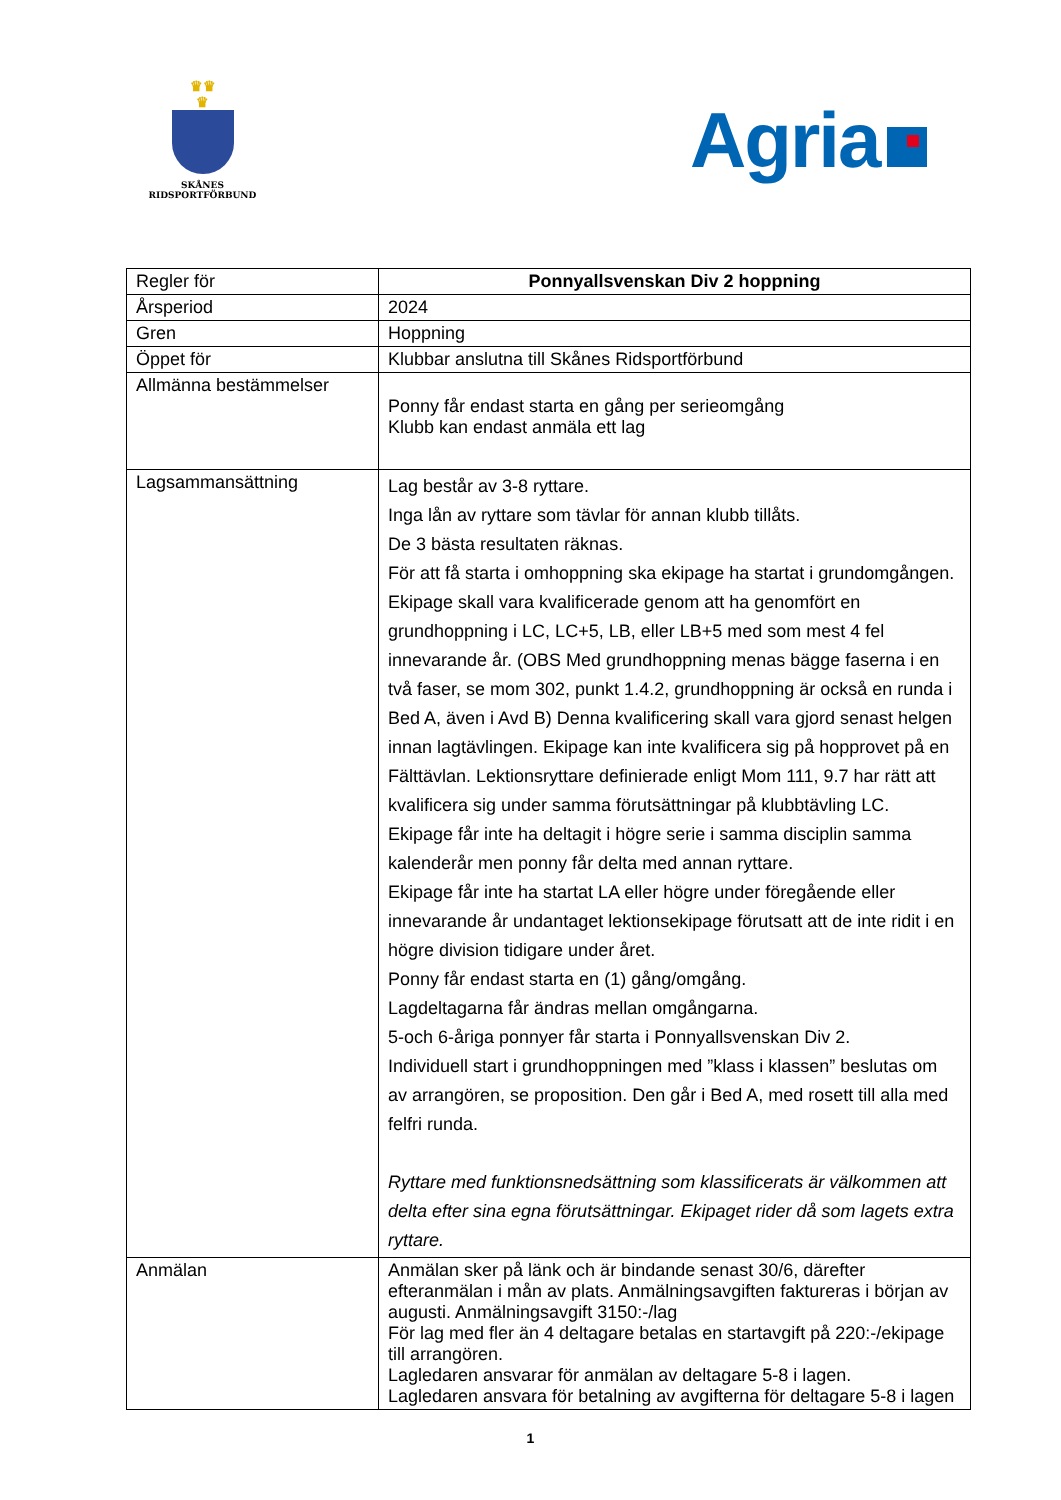♛♛
♛
SKÅNES
RIDSPORTFÖRBUND
Agria
| Regler för | Ponnyallsvenskan Div 2 hoppning |
| Årsperiod | 2024 |
| Gren | Hoppning |
| Öppet för | Klubbar anslutna till Skånes Ridsportförbund |
| Allmänna bestämmelser | Ponny får endast starta en gång per serieomgång Klubb kan endast anmäla ett lag |
| Lagsammansättning | Lag består av 3-8 ryttare. Inga lån av ryttare som tävlar för annan klubb tillåts. De 3 bästa resultaten räknas. För att få starta i omhoppning ska ekipage ha startat i grundomgången. Ekipage skall vara kvalificerade genom att ha genomfört en grundhoppning i LC, LC+5, LB, eller LB+5 med som mest 4 fel innevarande år. (OBS Med grundhoppning menas bägge faserna i en två faser, se mom 302, punkt 1.4.2, grundhoppning är också en runda i Bed A, även i Avd B) Denna kvalificering skall vara gjord senast helgen innan lagtävlingen. Ekipage kan inte kvalificera sig på hopprovet på en Fälttävlan. Lektionsryttare definierade enligt Mom 111, 9.7 har rätt att kvalificera sig under samma förutsättningar på klubbtävling LC. Ekipage får inte ha deltagit i högre serie i samma disciplin samma kalenderår men ponny får delta med annan ryttare. Ekipage får inte ha startat LA eller högre under föregående eller innevarande år undantaget lektionsekipage förutsatt att de inte ridit i en högre division tidigare under året. Ponny får endast starta en (1) gång/omgång. Lagdeltagarna får ändras mellan omgångarna. 5-och 6-åriga ponnyer får starta i Ponnyallsvenskan Div 2. Individuell start i grundhoppningen med ”klass i klassen” beslutas om av arrangören, se proposition. Den går i Bed A, med rosett till alla med felfri runda. Ryttare med funktionsnedsättning som klassificerats är välkommen att delta efter sina egna förutsättningar. Ekipaget rider då som lagets extra ryttare. |
| Anmälan | Anmälan sker på länk och är bindande senast 30/6, därefter efteranmälan i mån av plats. Anmälningsavgiften faktureras i början av augusti. Anmälningsavgift 3150:-/lag För lag med fler än 4 deltagare betalas en startavgift på 220:-/ekipage till arrangören. Lagledaren ansvarar för anmälan av deltagare 5-8 i lagen. Lagledaren ansvara för betalning av avgifterna för deltagare 5-8 i lagen |
1